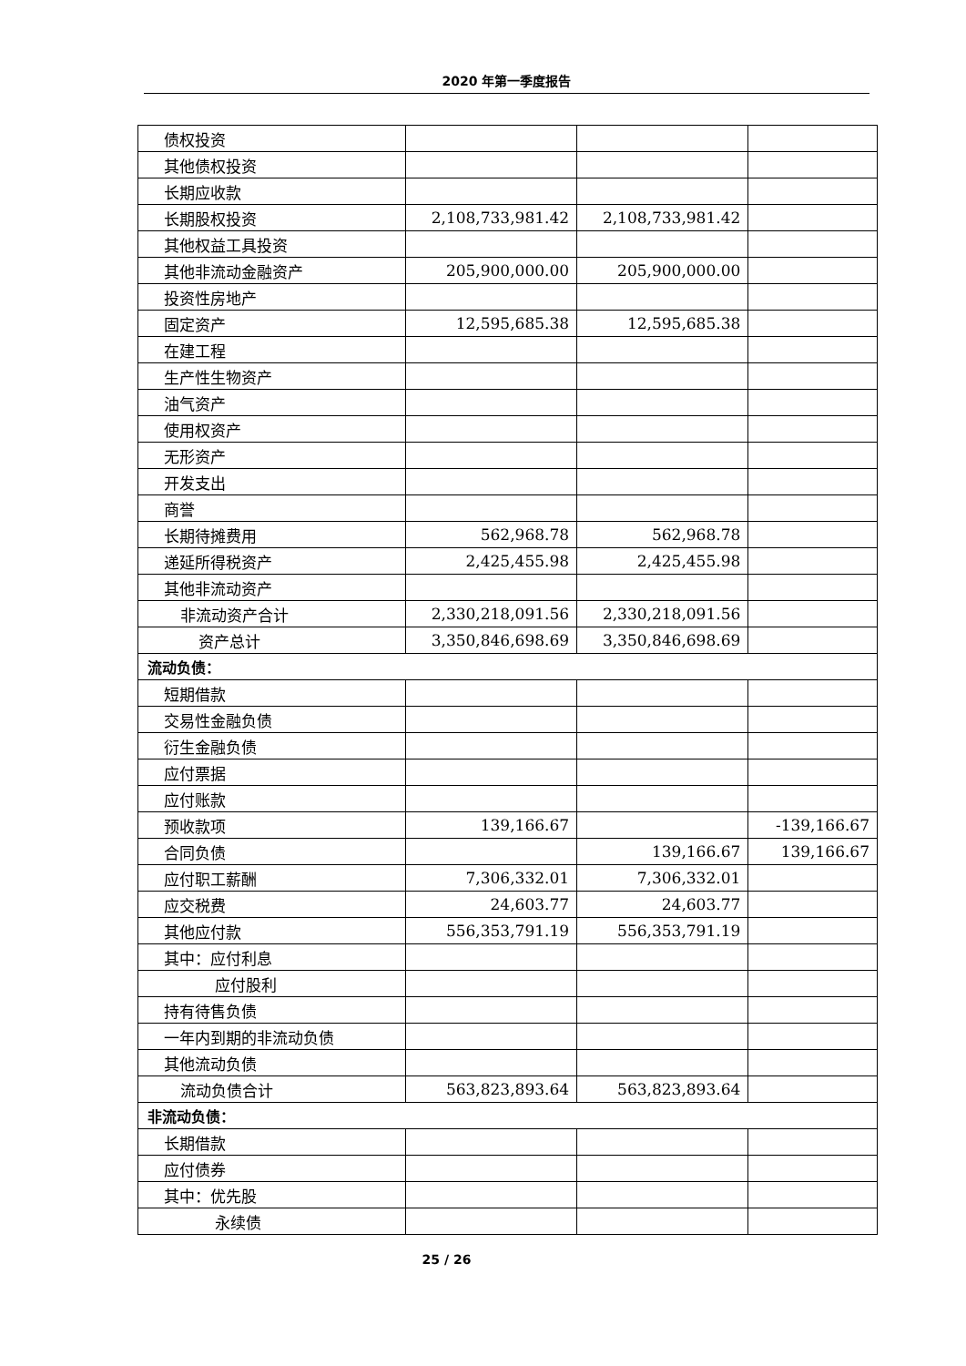2020 年第一季度报告
| 债权投资 | | | |
| 其他债权投资 | | | |
| 长期应收款 | | | |
| 长期股权投资 | 2,108,733,981.42 | 2,108,733,981.42 | |
| 其他权益工具投资 | | | |
| 其他非流动金融资产 | 205,900,000.00 | 205,900,000.00 | |
| 投资性房地产 | | | |
| 固定资产 | 12,595,685.38 | 12,595,685.38 | |
| 在建工程 | | | |
| 生产性生物资产 | | | |
| 油气资产 | | | |
| 使用权资产 | | | |
| 无形资产 | | | |
| 开发支出 | | | |
| 商誉 | | | |
| 长期待摊费用 | 562,968.78 | 562,968.78 | |
| 递延所得税资产 | 2,425,455.98 | 2,425,455.98 | |
| 其他非流动资产 | | | |
| 非流动资产合计 | 2,330,218,091.56 | 2,330,218,091.56 | |
| 资产总计 | 3,350,846,698.69 | 3,350,846,698.69 | |
| 流动负债： | | | |
| 短期借款 | | | |
| 交易性金融负债 | | | |
| 衍生金融负债 | | | |
| 应付票据 | | | |
| 应付账款 | | | |
| 预收款项 | 139,166.67 | | -139,166.67 |
| 合同负债 | | 139,166.67 | 139,166.67 |
| 应付职工薪酬 | 7,306,332.01 | 7,306,332.01 | |
| 应交税费 | 24,603.77 | 24,603.77 | |
| 其他应付款 | 556,353,791.19 | 556,353,791.19 | |
| 其中：应付利息 | | | |
| 应付股利 | | | |
| 持有待售负债 | | | |
| 一年内到期的非流动负债 | | | |
| 其他流动负债 | | | |
| 流动负债合计 | 563,823,893.64 | 563,823,893.64 | |
| 非流动负债： | | | |
| 长期借款 | | | |
| 应付债券 | | | |
| 其中：优先股 | | | |
| 永续债 | | | |
25 / 26